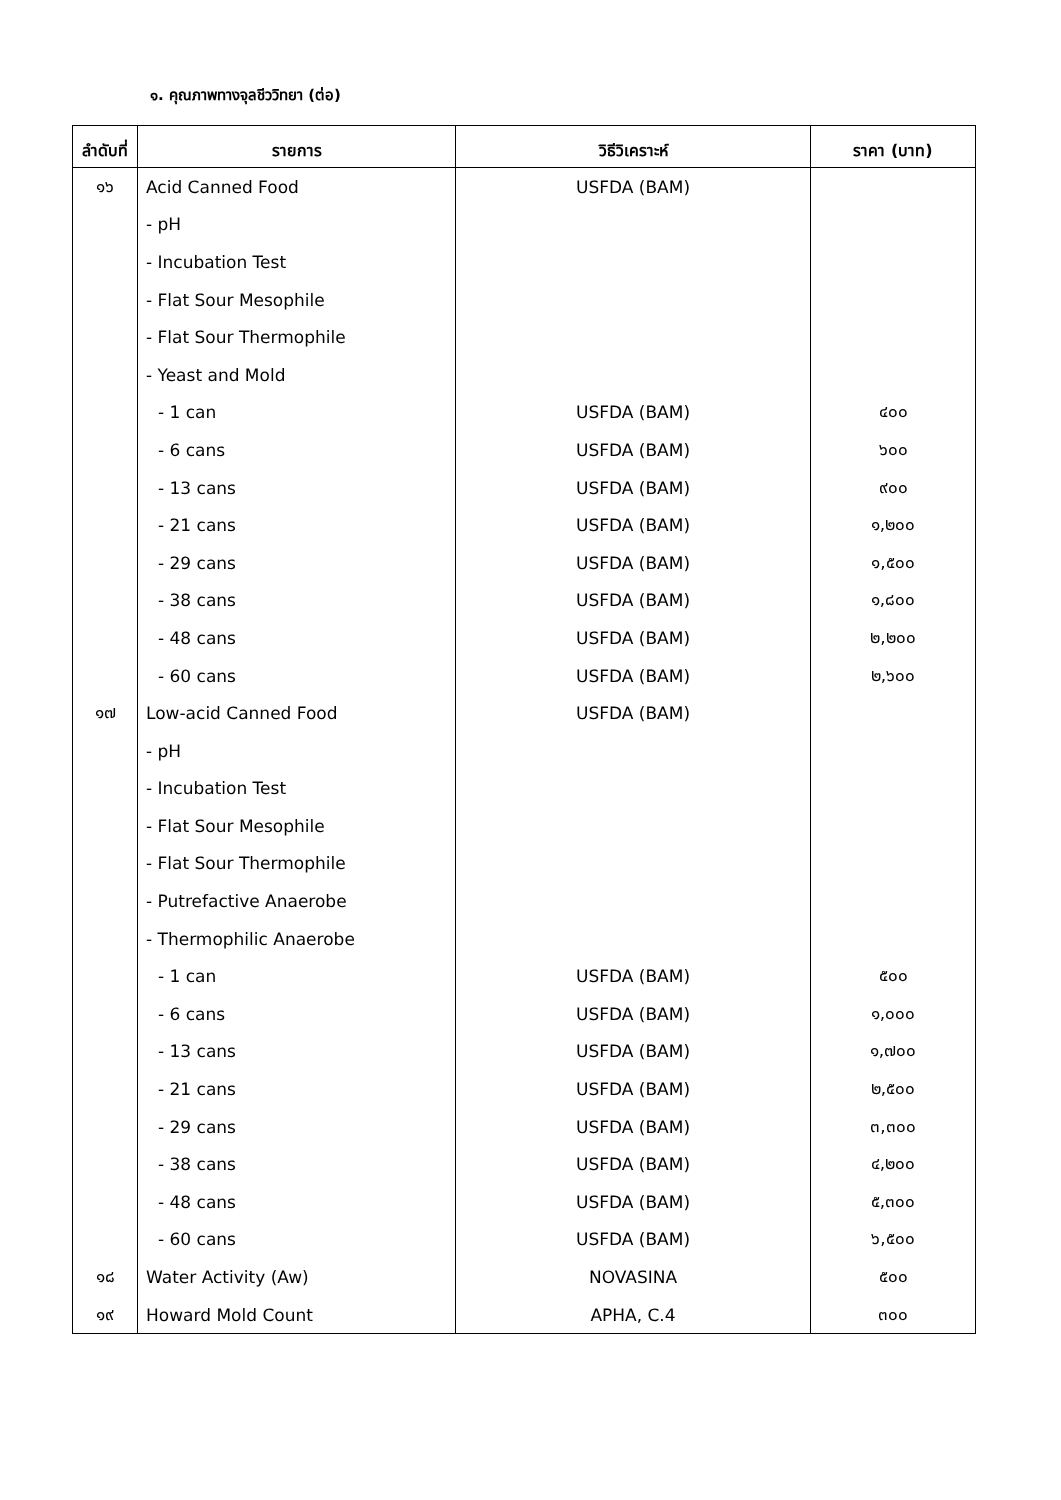๑. คุณภาพทางจุลชีววิทยา (ต่อ)
| ลำดับที่ | รายการ | วิธีวิเคราะห์ | ราคา (บาท) |
| --- | --- | --- | --- |
| ๑๖ | Acid Canned Food | USFDA (BAM) | |
| | - pH | | |
| | - Incubation Test | | |
| | - Flat Sour Mesophile | | |
| | - Flat Sour Thermophile | | |
| | - Yeast and Mold | | |
| | - 1 can | USFDA (BAM) | ๔๐๐ |
| | - 6 cans | USFDA (BAM) | ๖๐๐ |
| | - 13 cans | USFDA (BAM) | ๙๐๐ |
| | - 21 cans | USFDA (BAM) | ๑,๒๐๐ |
| | - 29 cans | USFDA (BAM) | ๑,๕๐๐ |
| | - 38 cans | USFDA (BAM) | ๑,๘๐๐ |
| | - 48 cans | USFDA (BAM) | ๒,๒๐๐ |
| | - 60 cans | USFDA (BAM) | ๒,๖๐๐ |
| ๑๗ | Low-acid Canned Food | USFDA (BAM) | |
| | - pH | | |
| | - Incubation Test | | |
| | - Flat Sour Mesophile | | |
| | - Flat Sour Thermophile | | |
| | - Putrefactive Anaerobe | | |
| | - Thermophilic Anaerobe | | |
| | - 1 can | USFDA (BAM) | ๕๐๐ |
| | - 6 cans | USFDA (BAM) | ๑,๐๐๐ |
| | - 13 cans | USFDA (BAM) | ๑,๗๐๐ |
| | - 21 cans | USFDA (BAM) | ๒,๕๐๐ |
| | - 29 cans | USFDA (BAM) | ๓,๓๐๐ |
| | - 38 cans | USFDA (BAM) | ๔,๒๐๐ |
| | - 48 cans | USFDA (BAM) | ๕,๓๐๐ |
| | - 60 cans | USFDA (BAM) | ๖,๕๐๐ |
| ๑๘ | Water Activity (Aw) | NOVASINA | ๕๐๐ |
| ๑๙ | Howard Mold Count | APHA, C.4 | ๓๐๐ |